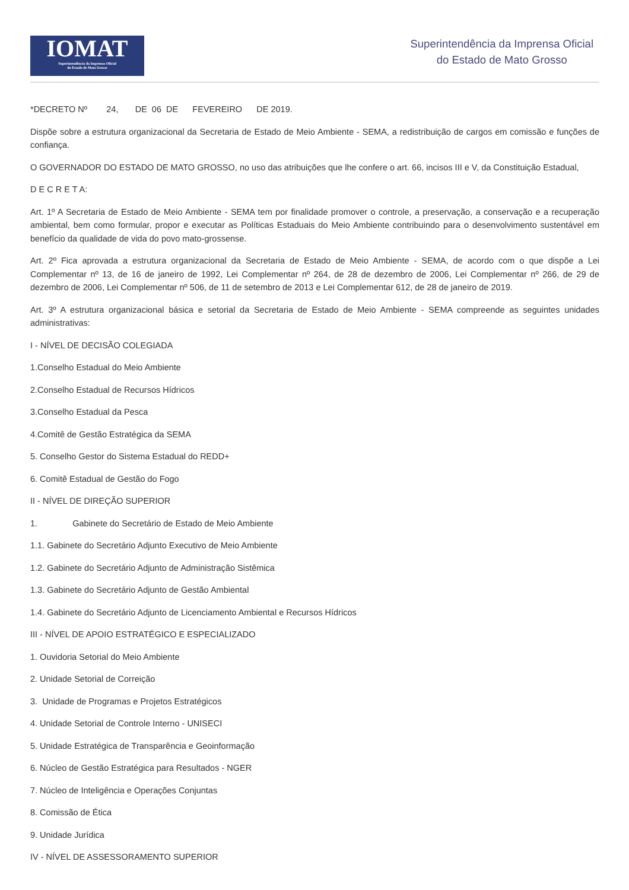IOMAT
Superintendência da Imprensa Oficial
do Estado de Mato Grosso
Superintendência da Imprensa Oficial
do Estado de Mato Grosso
*DECRETO Nº 24, DE 06 DE FEVEREIRO DE 2019.
Dispõe sobre a estrutura organizacional da Secretaria de Estado de Meio Ambiente - SEMA, a redistribuição de cargos em comissão e funções de confiança.
O GOVERNADOR DO ESTADO DE MATO GROSSO, no uso das atribuições que lhe confere o art. 66, incisos III e V, da Constituição Estadual,
D E C R E T A:
Art. 1º A Secretaria de Estado de Meio Ambiente - SEMA tem por finalidade promover o controle, a preservação, a conservação e a recuperação ambiental, bem como formular, propor e executar as Políticas Estaduais do Meio Ambiente contribuindo para o desenvolvimento sustentável em benefício da qualidade de vida do povo mato-grossense.
Art. 2º Fica aprovada a estrutura organizacional da Secretaria de Estado de Meio Ambiente - SEMA, de acordo com o que dispõe a Lei Complementar nº 13, de 16 de janeiro de 1992, Lei Complementar nº 264, de 28 de dezembro de 2006, Lei Complementar nº 266, de 29 de dezembro de 2006, Lei Complementar nº 506, de 11 de setembro de 2013 e Lei Complementar 612, de 28 de janeiro de 2019.
Art. 3º A estrutura organizacional básica e setorial da Secretaria de Estado de Meio Ambiente - SEMA compreende as seguintes unidades administrativas:
I - NÍVEL DE DECISÃO COLEGIADA
1.Conselho Estadual do Meio Ambiente
2.Conselho Estadual de Recursos Hídricos
3.Conselho Estadual da Pesca
4.Comitê de Gestão Estratégica da SEMA
5. Conselho Gestor do Sistema Estadual do REDD+
6. Comitê Estadual de Gestão do Fogo
II - NÍVEL DE DIREÇÃO SUPERIOR
1. Gabinete do Secretário de Estado de Meio Ambiente
1.1. Gabinete do Secretário Adjunto Executivo de Meio Ambiente
1.2. Gabinete do Secretário Adjunto de Administração Sistêmica
1.3. Gabinete do Secretário Adjunto de Gestão Ambiental
1.4. Gabinete do Secretário Adjunto de Licenciamento Ambiental e Recursos Hídricos
III - NÍVEL DE APOIO ESTRATÉGICO E ESPECIALIZADO
1. Ouvidoria Setorial do Meio Ambiente
2. Unidade Setorial de Correição
3. Unidade de Programas e Projetos Estratégicos
4. Unidade Setorial de Controle Interno - UNISECI
5. Unidade Estratégica de Transparência e Geoinformação
6. Núcleo de Gestão Estratégica para Resultados - NGER
7. Núcleo de Inteligência e Operações Conjuntas
8. Comissão de Ética
9. Unidade Jurídica
IV - NÍVEL DE ASSESSORAMENTO SUPERIOR